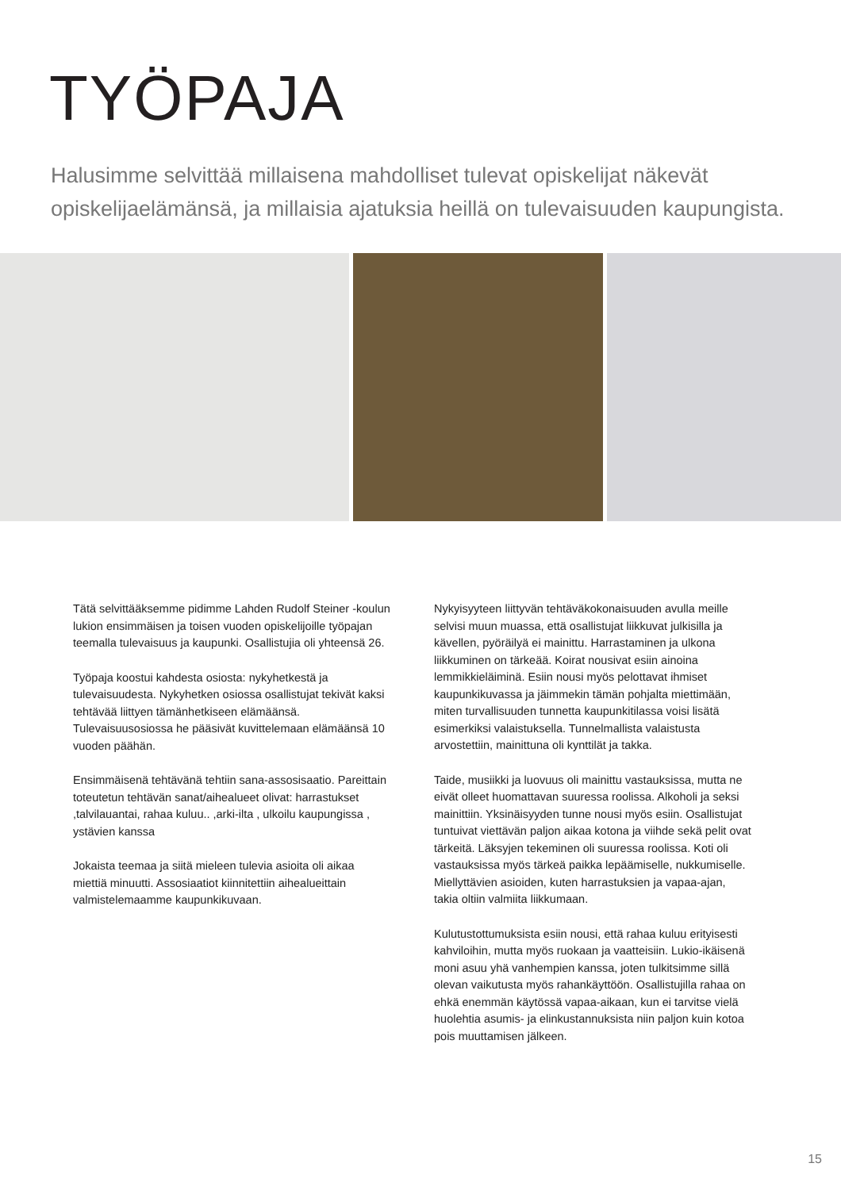TYÖPAJA
Halusimme selvittää millaisena mahdolliset tulevat opiskelijat näkevät opiskelijaelämänsä, ja millaisia ajatuksia heillä on tulevaisuuden kaupungista.
Tätä selvittääksemme pidimme Lahden Rudolf Steiner -koulun lukion ensimmäisen ja toisen vuoden opiskelijoille työpajan teemalla tulevaisuus ja kaupunki. Osallistujia oli yhteensä 26.
Työpaja koostui kahdesta osiosta: nykyhetkestä ja tulevaisuudesta. Nykyhetken osiossa osallistujat tekivät kaksi tehtävää liittyen tämänhetkiseen elämäänsä. Tulevaisuusosiossa he pääsivät kuvittelemaan elämäänsä 10 vuoden päähän.
Ensimmäisenä tehtävänä tehtiin sana-assosisaatio. Pareittain toteutetun tehtävän sanat/aihealueet olivat: harrastukset ,talvilauantai, rahaa kuluu.. ,arki-ilta , ulkoilu kaupungissa , ystävien kanssa
Jokaista teemaa ja siitä mieleen tulevia asioita oli aikaa miettiä minuutti. Assosiaatiot kiinnitettiin aihealueittain valmistelemaamme kaupunkikuvaan.
Nykyisyyteen liittyvän tehtäväkokonaisuuden avulla meille selvisi muun muassa, että osallistujat liikkuvat julkisilla ja kävellen, pyöräilyä ei mainittu. Harrastaminen ja ulkona liikkuminen on tärkeää. Koirat nousivat esiin ainoina lemmikkieläiminä. Esiin nousi myös pelottavat ihmiset kaupunkikuvassa ja jäimmekin tämän pohjalta miettimään, miten turvallisuuden tunnetta kaupunkitilassa voisi lisätä esimerkiksi valaistuksella. Tunnelmallista valaistusta arvostettiin, mainittuna oli kynttilät ja takka.
Taide, musiikki ja luovuus oli mainittu vastauksissa, mutta ne eivät olleet huomattavan suuressa roolissa. Alkoholi ja seksi mainittiin. Yksinäisyyden tunne nousi myös esiin. Osallistujat tuntuivat viettävän paljon aikaa kotona ja viihde sekä pelit ovat tärkeitä. Läksyjen tekeminen oli suuressa roolissa. Koti oli vastauksissa myös tärkeä paikka lepäämiselle, nukkumiselle. Miellyttävien asioiden, kuten harrastuksien ja vapaa-ajan, takia oltiin valmiita liikkumaan.
Kulutustottumuksista esiin nousi, että rahaa kuluu erityisesti kahviloihin, mutta myös ruokaan ja vaatteisiin. Lukio-ikäisenä moni asuu yhä vanhempien kanssa, joten tulkitsimme sillä olevan vaikutusta myös rahankäyttöön. Osallistujilla rahaa on ehkä enemmän käytössä vapaa-aikaan, kun ei tarvitse vielä huolehtia asumis- ja elinkustannuksista niin paljon kuin kotoa pois muuttamisen jälkeen.
15